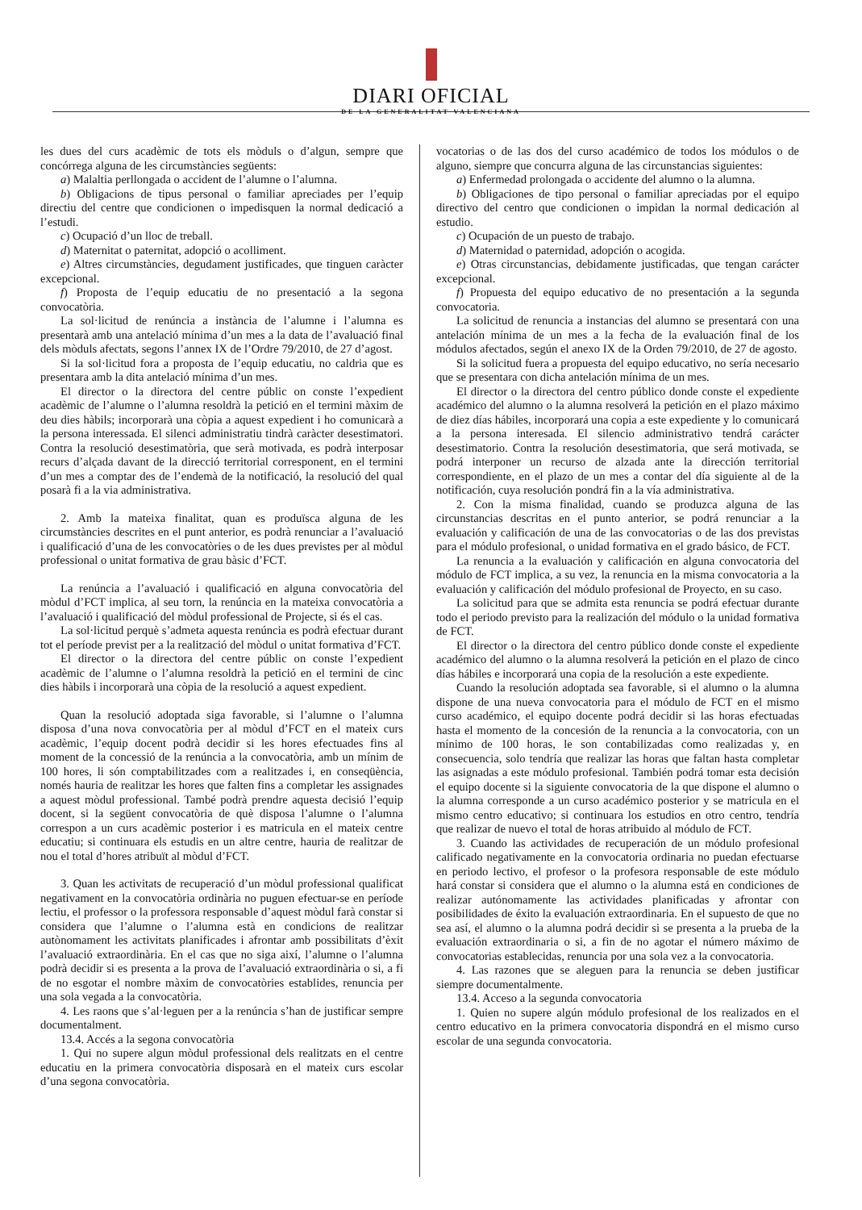DIARI OFICIAL
DE LA GENERALITAT VALENCIANA
les dues del curs acadèmic de tots els mòduls o d’algun, sempre que concórrega alguna de les circumstàncies següents:
a) Malaltia perllongada o accident de l’alumne o l’alumna.
b) Obligacions de tipus personal o familiar apreciades per l’equip directiu del centre que condicionen o impedisquen la normal dedicació a l’estudi.
c) Ocupació d’un lloc de treball.
d) Maternitat o paternitat, adopció o acolliment.
e) Altres circumstàncies, degudament justificades, que tinguen caràcter excepcional.
f) Proposta de l’equip educatiu de no presentació a la segona convocatòria.
La sol·licitud de renúncia a instància de l’alumne i l’alumna es presentarà amb una antelació mínima d’un mes a la data de l’avaluació final dels mòduls afectats, segons l’annex IX de l’Ordre 79/2010, de 27 d’agost.
Si la sol·licitud fora a proposta de l’equip educatiu, no caldria que es presentara amb la dita antelació mínima d’un mes.
El director o la directora del centre públic on conste l’expedient acadèmic de l’alumne o l’alumna resoldrà la petició en el termini màxim de deu dies hàbils; incorporarà una còpia a aquest expedient i ho comunicarà a la persona interessada. El silenci administratiu tindrà caràcter desestimatori. Contra la resolució desestimatòria, que serà motivada, es podrà interposar recurs d’alçada davant de la direcció territorial corresponent, en el termini d’un mes a comptar des de l’endemà de la notificació, la resolució del qual posarà fi a la via administrativa.
2. Amb la mateixa finalitat, quan es produïsca alguna de les circumstàncies descrites en el punt anterior, es podrà renunciar a l’avaluació i qualificació d’una de les convocatòries o de les dues previstes per al mòdul professional o unitat formativa de grau bàsic d’FCT.
La renúncia a l’avaluació i qualificació en alguna convocatòria del mòdul d’FCT implica, al seu torn, la renúncia en la mateixa convocatòria a l’avaluació i qualificació del mòdul professional de Projecte, si és el cas.
La sol·licitud perquè s’admeta aquesta renúncia es podrà efectuar durant tot el període previst per a la realització del mòdul o unitat formativa d’FCT.
El director o la directora del centre públic on conste l’expedient acadèmic de l’alumne o l’alumna resoldrà la petició en el termini de cinc dies hàbils i incorporarà una còpia de la resolució a aquest expedient.
Quan la resolució adoptada siga favorable, si l’alumne o l’alumna disposa d’una nova convocatòria per al mòdul d’FCT en el mateix curs acadèmic, l’equip docent podrà decidir si les hores efectuades fins al moment de la concessió de la renúncia a la convocatòria, amb un mínim de 100 hores, li són comptabilitzades com a realitzades i, en conseqüència, només hauria de realitzar les hores que falten fins a completar les assignades a aquest mòdul professional. També podrà prendre aquesta decisió l’equip docent, si la següent convocatòria de què disposa l’alumne o l’alumna correspon a un curs acadèmic posterior i es matricula en el mateix centre educatiu; si continuara els estudis en un altre centre, hauria de realitzar de nou el total d’hores atribuït al mòdul d’FCT.
3. Quan les activitats de recuperació d’un mòdul professional qualificat negativament en la convocatòria ordinària no puguen efectuar-se en període lectiu, el professor o la professora responsable d’aquest mòdul farà constar si considera que l’alumne o l’alumna està en condicions de realitzar autònomament les activitats planificades i afrontar amb possibilitats d’èxit l’avaluació extraordinària. En el cas que no siga així, l’alumne o l’alumna podrà decidir si es presenta a la prova de l’avaluació extraordinària o si, a fi de no esgotar el nombre màxim de convocatòries establides, renuncia per una sola vegada a la convocatòria.
4. Les raons que s’al·leguen per a la renúncia s’han de justificar sempre documentalment.
13.4. Accés a la segona convocatòria
1. Qui no supere algun mòdul professional dels realitzats en el centre educatiu en la primera convocatòria disposarà en el mateix curs escolar d’una segona convocatòria.
vocatorias o de las dos del curso académico de todos los módulos o de alguno, siempre que concurra alguna de las circunstancias siguientes:
a) Enfermedad prolongada o accidente del alumno o la alumna.
b) Obligaciones de tipo personal o familiar apreciadas por el equipo directivo del centro que condicionen o impidan la normal dedicación al estudio.
c) Ocupación de un puesto de trabajo.
d) Maternidad o paternidad, adopción o acogida.
e) Otras circunstancias, debidamente justificadas, que tengan carácter excepcional.
f) Propuesta del equipo educativo de no presentación a la segunda convocatoria.
La solicitud de renuncia a instancias del alumno se presentará con una antelación mínima de un mes a la fecha de la evaluación final de los módulos afectados, según el anexo IX de la Orden 79/2010, de 27 de agosto.
Si la solicitud fuera a propuesta del equipo educativo, no sería necesario que se presentara con dicha antelación mínima de un mes.
El director o la directora del centro público donde conste el expediente académico del alumno o la alumna resolverá la petición en el plazo máximo de diez días hábiles, incorporará una copia a este expediente y lo comunicará a la persona interesada. El silencio administrativo tendrá carácter desestimatorio. Contra la resolución desestimatoria, que será motivada, se podrá interponer un recurso de alzada ante la dirección territorial correspondiente, en el plazo de un mes a contar del día siguiente al de la notificación, cuya resolución pondrá fin a la vía administrativa.
2. Con la misma finalidad, cuando se produzca alguna de las circunstancias descritas en el punto anterior, se podrá renunciar a la evaluación y calificación de una de las convocatorias o de las dos previstas para el módulo profesional, o unidad formativa en el grado básico, de FCT.
La renuncia a la evaluación y calificación en alguna convocatoria del módulo de FCT implica, a su vez, la renuncia en la misma convocatoria a la evaluación y calificación del módulo profesional de Proyecto, en su caso.
La solicitud para que se admita esta renuncia se podrá efectuar durante todo el periodo previsto para la realización del módulo o la unidad formativa de FCT.
El director o la directora del centro público donde conste el expediente académico del alumno o la alumna resolverá la petición en el plazo de cinco días hábiles e incorporará una copia de la resolución a este expediente.
Cuando la resolución adoptada sea favorable, si el alumno o la alumna dispone de una nueva convocatoria para el módulo de FCT en el mismo curso académico, el equipo docente podrá decidir si las horas efectuadas hasta el momento de la concesión de la renuncia a la convocatoria, con un mínimo de 100 horas, le son contabilizadas como realizadas y, en consecuencia, solo tendría que realizar las horas que faltan hasta completar las asignadas a este módulo profesional. También podrá tomar esta decisión el equipo docente si la siguiente convocatoria de la que dispone el alumno o la alumna corresponde a un curso académico posterior y se matricula en el mismo centro educativo; si continuara los estudios en otro centro, tendría que realizar de nuevo el total de horas atribuido al módulo de FCT.
3. Cuando las actividades de recuperación de un módulo profesional calificado negativamente en la convocatoria ordinaria no puedan efectuarse en periodo lectivo, el profesor o la profesora responsable de este módulo hará constar si considera que el alumno o la alumna está en condiciones de realizar autónomamente las actividades planificadas y afrontar con posibilidades de éxito la evaluación extraordinaria. En el supuesto de que no sea así, el alumno o la alumna podrá decidir si se presenta a la prueba de la evaluación extraordinaria o si, a fin de no agotar el número máximo de convocatorias establecidas, renuncia por una sola vez a la convocatoria.
4. Las razones que se aleguen para la renuncia se deben justificar siempre documentalmente.
13.4. Acceso a la segunda convocatoria
1. Quien no supere algún módulo profesional de los realizados en el centro educativo en la primera convocatoria dispondrá en el mismo curso escolar de una segunda convocatoria.